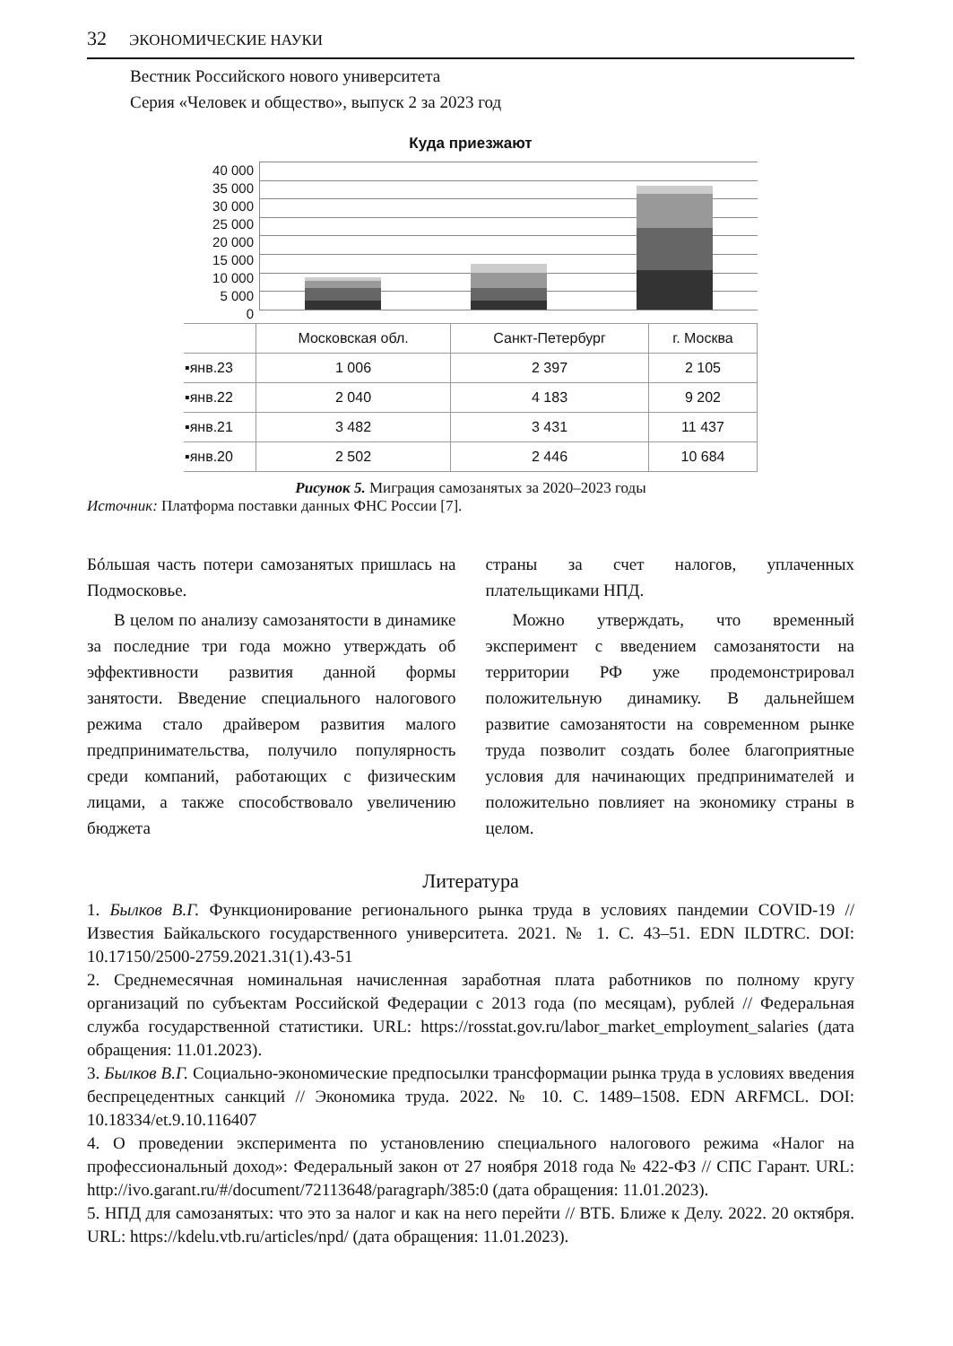32 ЭКОНОМИЧЕСКИЕ НАУКИ
Вестник Российского нового университета
Серия «Человек и общество», выпуск 2 за 2023 год
Куда приезжают
40 000
35 000
30 000
25 000
20 000
15 000
10 000
5 000
0
| | Московская обл. | Санкт-Петербург | г. Москва |
| --- | --- | --- | --- |
| ▪янв.23 | 1 006 | 2 397 | 2 105 |
| ▪янв.22 | 2 040 | 4 183 | 9 202 |
| ▪янв.21 | 3 482 | 3 431 | 11 437 |
| ▪янв.20 | 2 502 | 2 446 | 10 684 |
Рисунок 5. Миграция самозанятых за 2020–2023 годы
Источник: Платформа поставки данных ФНС России [7].
Бóльшая часть потери самозанятых пришлась на Подмосковье.
В целом по анализу самозанятости в динамике за последние три года можно утверждать об эффективности развития данной формы занятости. Введение специального налогового режима стало драйвером развития малого предпринимательства, получило популярность среди компаний, работающих с физическим лицами, а также способствовало увеличению бюджета
страны за счет налогов, уплаченных плательщиками НПД.
Можно утверждать, что временный эксперимент с введением самозанятости на территории РФ уже продемонстрировал положительную динамику. В дальнейшем развитие самозанятости на современном рынке труда позволит создать более благоприятные условия для начинающих предпринимателей и положительно повлияет на экономику страны в целом.
Литература
1. Былков В.Г. Функционирование регионального рынка труда в условиях пандемии COVID-19 // Известия Байкальского государственного университета. 2021. № 1. С. 43–51. EDN ILDTRC. DOI: 10.17150/2500-2759.2021.31(1).43-51
2. Среднемесячная номинальная начисленная заработная плата работников по полному кругу организаций по субъектам Российской Федерации с 2013 года (по месяцам), рублей // Федеральная служба государственной статистики. URL: https://rosstat.gov.ru/labor_market_employment_salaries (дата обращения: 11.01.2023).
3. Былков В.Г. Социально-экономические предпосылки трансформации рынка труда в условиях введения беспрецедентных санкций // Экономика труда. 2022. № 10. С. 1489–1508. EDN ARFMCL. DOI: 10.18334/et.9.10.116407
4. О проведении эксперимента по установлению специального налогового режима «Налог на профессиональный доход»: Федеральный закон от 27 ноября 2018 года № 422-ФЗ // СПС Гарант. URL: http://ivo.garant.ru/#/document/72113648/paragraph/385:0 (дата обращения: 11.01.2023).
5. НПД для самозанятых: что это за налог и как на него перейти // ВТБ. Ближе к Делу. 2022. 20 октября. URL: https://kdelu.vtb.ru/articles/npd/ (дата обращения: 11.01.2023).